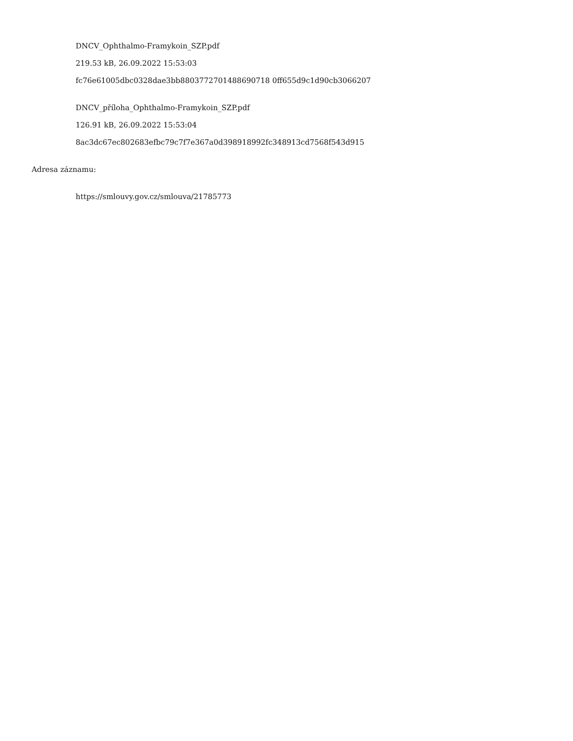DNCV_Ophthalmo-Framykoin_SZP.pdf
219.53 kB, 26.09.2022 15:53:03
fc76e61005dbc0328dae3bb8803772701488690718 0ff655d9c1d90cb3066207
DNCV_příloha_Ophthalmo-Framykoin_SZP.pdf
126.91 kB, 26.09.2022 15:53:04
8ac3dc67ec802683efbc79c7f7e367a0d398918992fc348913cd7568f543d915
Adresa záznamu:
https://smlouvy.gov.cz/smlouva/21785773